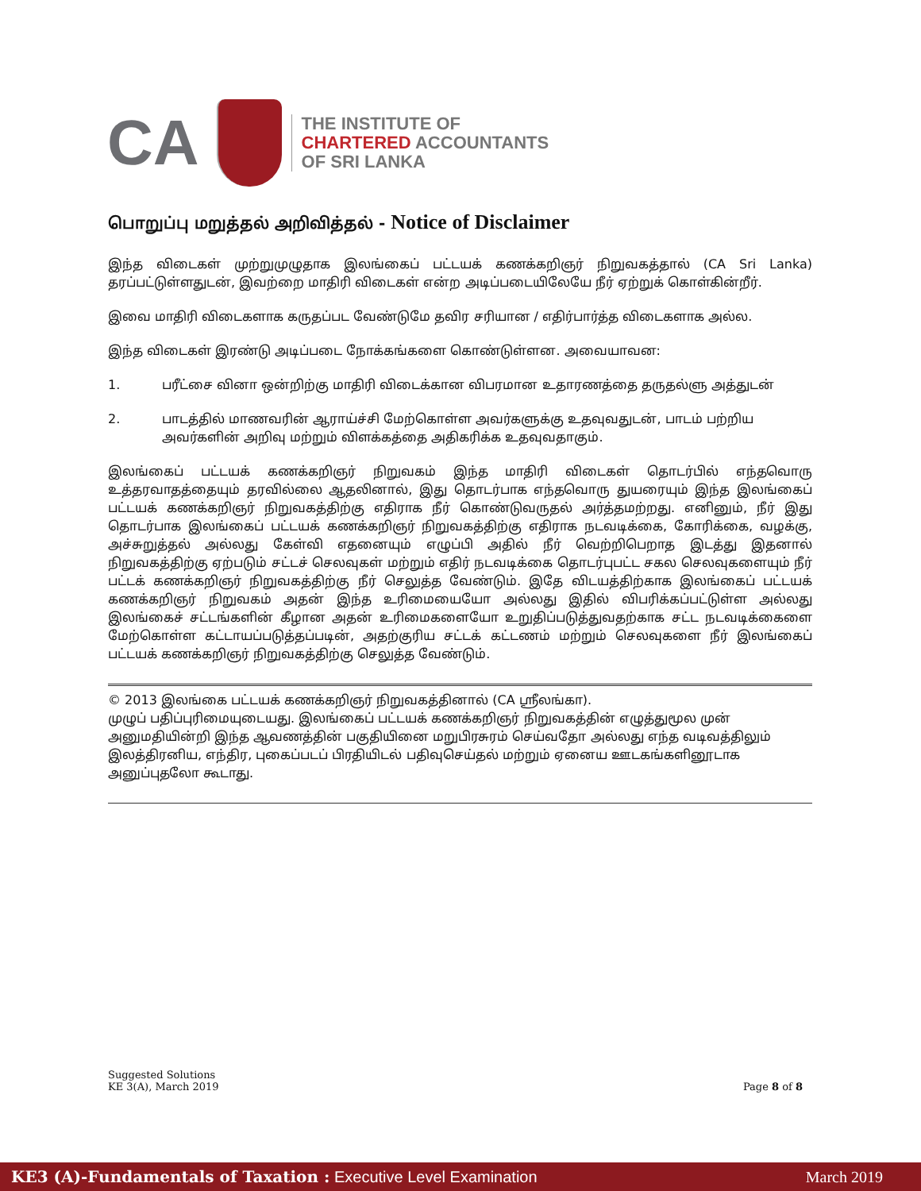CA
THE INSTITUTE OF
CHARTERED ACCOUNTANTS
OF SRI LANKA
பொறுப்பு மறுத்தல் அறிவித்தல் - Notice of Disclaimer
இந்த விடைகள் முற்றுமுழுதாக இலங்கைப் பட்டயக் கணக்கறிஞர் நிறுவகத்தால் (CA Sri Lanka) தரப்பட்டுள்ளதுடன், இவற்றை மாதிரி விடைகள் என்ற அடிப்படையிலேயே நீர் ஏற்றுக் கொள்கின்றீர்.
இவை மாதிரி விடைகளாக கருதப்பட வேண்டுமே தவிர சரியான / எதிர்பார்த்த விடைகளாக அல்ல.
இந்த விடைகள் இரண்டு அடிப்படை நோக்கங்களை கொண்டுள்ளன. அவையாவன:
1. பரீட்சை வினா ஒன்றிற்கு மாதிரி விடைக்கான விபரமான உதாரணத்தை தருதல்ளு அத்துடன்
2. பாடத்தில் மாணவரின் ஆராய்ச்சி மேற்கொள்ள அவர்களுக்கு உதவுவதுடன், பாடம் பற்றிய அவர்களின் அறிவு மற்றும் விளக்கத்தை அதிகரிக்க உதவுவதாகும்.
இலங்கைப் பட்டயக் கணக்கறிஞர் நிறுவகம் இந்த மாதிரி விடைகள் தொடர்பில் எந்தவொரு உத்தரவாதத்தையும் தரவில்லை ஆதலினால், இது தொடர்பாக எந்தவொரு துயரையும் இந்த இலங்கைப் பட்டயக் கணக்கறிஞர் நிறுவகத்திற்கு எதிராக நீர் கொண்டுவருதல் அர்த்தமற்றது. எனினும், நீர் இது தொடர்பாக இலங்கைப் பட்டயக் கணக்கறிஞர் நிறுவகத்திற்கு எதிராக நடவடிக்கை, கோரிக்கை, வழக்கு, அச்சுறுத்தல் அல்லது கேள்வி எதனையும் எழுப்பி அதில் நீர் வெற்றிபெறாத இடத்து இதனால் நிறுவகத்திற்கு ஏற்படும் சட்டச் செலவுகள் மற்றும் எதிர் நடவடிக்கை தொடர்புபட்ட சகல செலவுகளையும் நீர் பட்டக் கணக்கறிஞர் நிறுவகத்திற்கு நீர் செலுத்த வேண்டும். இதே விடயத்திற்காக இலங்கைப் பட்டயக் கணக்கறிஞர் நிறுவகம் அதன் இந்த உரிமையையோ அல்லது இதில் விபரிக்கப்பட்டுள்ள அல்லது இலங்கைச் சட்டங்களின் கீழான அதன் உரிமைகளையோ உறுதிப்படுத்துவதற்காக சட்ட நடவடிக்கைளை மேற்கொள்ள கட்டாயப்படுத்தப்படின், அதற்குரிய சட்டக் கட்டணம் மற்றும் செலவுகளை நீர் இலங்கைப் பட்டயக் கணக்கறிஞர் நிறுவகத்திற்கு செலுத்த வேண்டும்.
© 2013 இலங்கை பட்டயக் கணக்கறிஞர் நிறுவகத்தினால் (CA ஸ்ரீலங்கா).
முழுப் பதிப்புரிமையுடையது. இலங்கைப் பட்டயக் கணக்கறிஞர் நிறுவகத்தின் எழுத்துமூல முன் அனுமதியின்றி இந்த ஆவணத்தின் பகுதியினை மறுபிரசுரம் செய்வதோ அல்லது எந்த வடிவத்திலும் இலத்திரனிய, எந்திர, புகைப்படப் பிரதியிடல் பதிவுசெய்தல் மற்றும் ஏனைய ஊடகங்களினூடாக அனுப்புதலோ கூடாது.
Suggested Solutions
KE 3(A), March 2019
Page 8 of 8
KE3 (A)-Fundamentals of Taxation : Executive Level Examination
March 2019